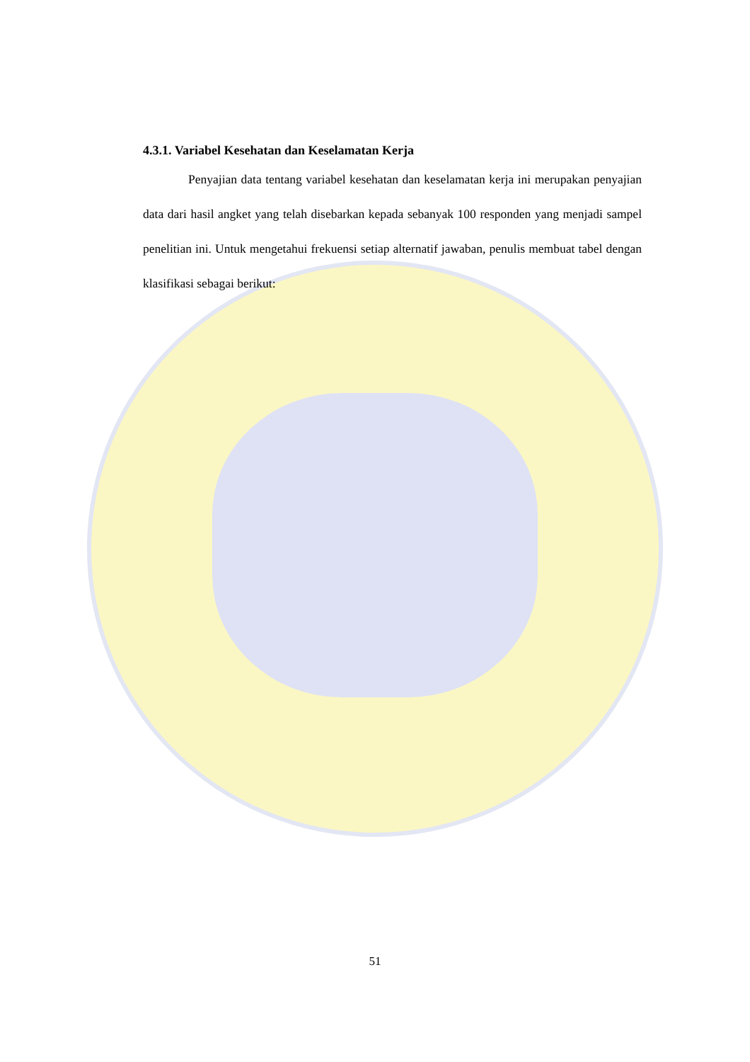4.3.1. Variabel Kesehatan dan Keselamatan Kerja
Penyajian data tentang variabel kesehatan dan keselamatan kerja ini merupakan penyajian data dari hasil angket yang telah disebarkan kepada sebanyak 100 responden yang menjadi sampel penelitian ini. Untuk mengetahui frekuensi setiap alternatif jawaban, penulis membuat tabel dengan klasifikasi sebagai berikut:
51